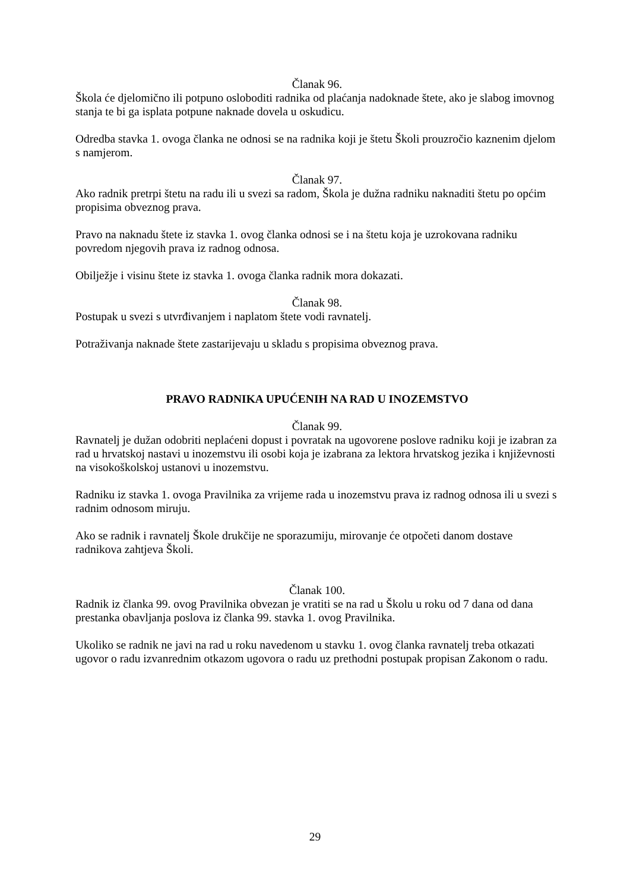Članak 96.
Škola će djelomično ili potpuno osloboditi radnika od plaćanja nadoknade štete, ako je slabog imovnog stanja te bi ga isplata potpune naknade dovela u oskudicu.
Odredba stavka 1. ovoga članka ne odnosi se na radnika koji je štetu Školi prouzročio kaznenim djelom s namjerom.
Članak 97.
Ako radnik pretrpi štetu na radu ili u svezi sa radom, Škola je dužna radniku naknaditi štetu po općim propisima obveznog prava.
Pravo na naknadu štete iz stavka 1. ovog članka odnosi se i na štetu koja je uzrokovana radniku povredom njegovih prava iz radnog odnosa.
Obilježje i visinu štete iz stavka 1. ovoga članka radnik mora dokazati.
Članak 98.
Postupak u svezi s utvrđivanjem i naplatom štete vodi ravnatelj.
Potraživanja naknade štete zastarijevaju u skladu s propisima obveznog prava.
PRAVO RADNIKA UPUĆENIH NA RAD U INOZEMSTVO
Članak 99.
Ravnatelj je dužan odobriti neplaćeni dopust i povratak na ugovorene poslove radniku koji je izabran za rad u hrvatskoj nastavi u inozemstvu ili osobi koja je izabrana za lektora hrvatskog jezika i književnosti na visokoškolskoj ustanovi u inozemstvu.
Radniku iz stavka 1. ovoga Pravilnika za vrijeme rada u inozemstvu prava iz radnog odnosa ili u svezi s radnim odnosom miruju.
Ako se radnik i ravnatelj Škole drukčije ne sporazumiju, mirovanje će otpočeti danom dostave radnikova zahtjeva Školi.
Članak 100.
Radnik iz članka 99. ovog Pravilnika obvezan je vratiti se na rad u Školu u roku od 7 dana od dana prestanka obavljanja poslova iz članka 99. stavka 1. ovog Pravilnika.
Ukoliko se radnik ne javi na rad u roku navedenom u stavku 1. ovog članka ravnatelj treba otkazati ugovor o radu izvanrednim otkazom ugovora o radu uz prethodni postupak propisan Zakonom o radu.
29